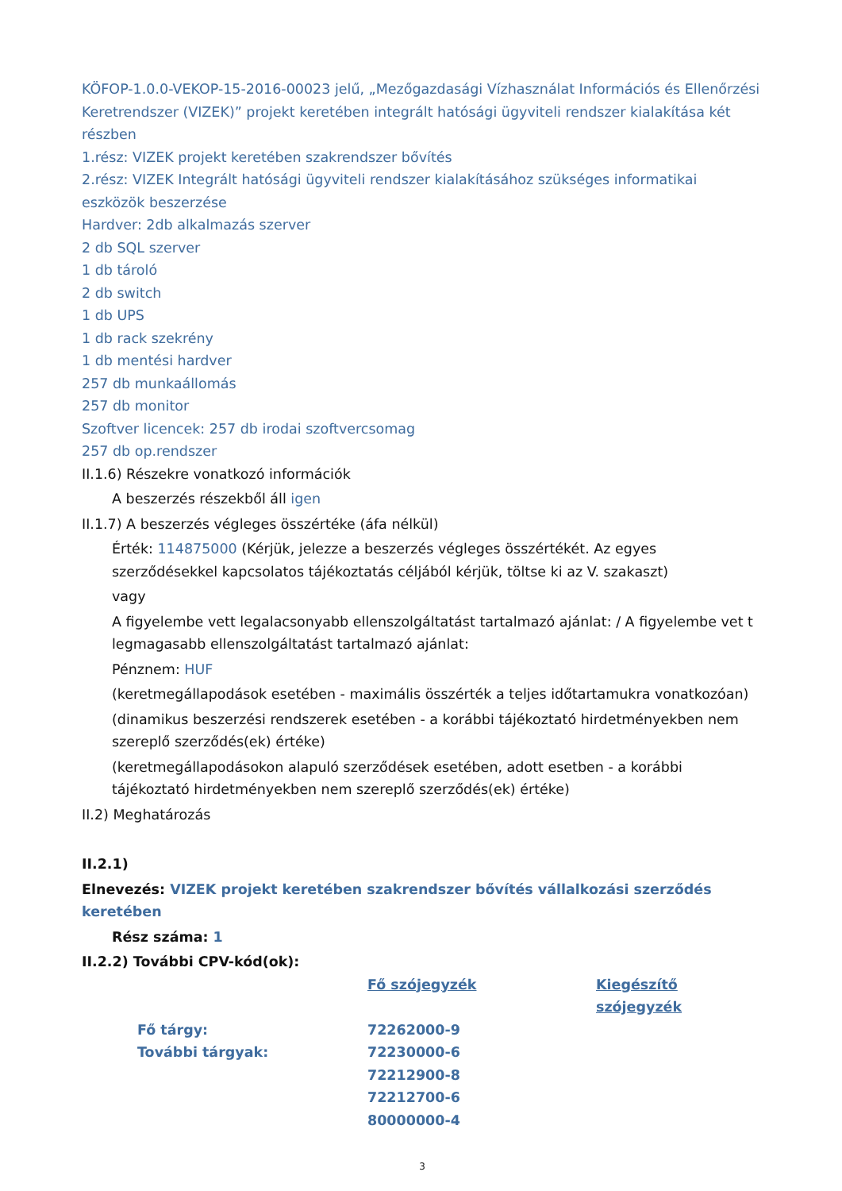KÖFOP-1.0.0-VEKOP-15-2016-00023 jelű, „Mezőgazdasági Vízhasználat Információs és Ellenőrzési Keretrendszer (VIZEK)” projekt keretében integrált hatósági ügyviteli rendszer kialakítása két részben
1.rész: VIZEK projekt keretében szakrendszer bővítés
2.rész: VIZEK Integrált hatósági ügyviteli rendszer kialakításához szükséges informatikai eszközök beszerzése
Hardver: 2db alkalmazás szerver
2 db SQL szerver
1 db tároló
2 db switch
1 db UPS
1 db rack szekrény
1 db mentési hardver
257 db munkaállomás
257 db monitor
Szoftver licencek: 257 db irodai szoftvercsomag
257 db op.rendszer
II.1.6) Részekre vonatkozó információk
A beszerzés részekből áll igen
II.1.7) A beszerzés végleges összértéke (áfa nélkül)
Érték: 114875000 (Kérjük, jelezze a beszerzés végleges összértékét. Az egyes szerződésekkel kapcsolatos tájékoztatás céljából kérjük, töltse ki az V. szakaszt)
vagy
A figyelembe vett legalacsonyabb ellenszolgáltatást tartalmazó ajánlat: / A figyelembe vet t legmagasabb ellenszolgáltatást tartalmazó ajánlat:
Pénznem: HUF
(keretmegállapodások esetében - maximális összérték a teljes időtartamukra vonatkozóan)
(dinamikus beszerzési rendszerek esetében - a korábbi tájékoztató hirdetményekben nem szereplő szerződés(ek) értéke)
(keretmegállapodásokon alapuló szerződések esetében, adott esetben - a korábbi tájékoztató hirdetményekben nem szereplő szerződés(ek) értéke)
II.2) Meghatározás
II.2.1)
Elnevezés: VIZEK projekt keretében szakrendszer bővítés vállalkozási szerződés keretében
Rész száma: 1
II.2.2) További CPV-kód(ok):
| | Fő szójegyzék | Kiegészítő szójegyzék |
| Fő tárgy: | 72262000-9 | |
| További tárgyak: | 72230000-6 | |
| | 72212900-8 | |
| | 72212700-6 | |
| | 80000000-4 | |
3